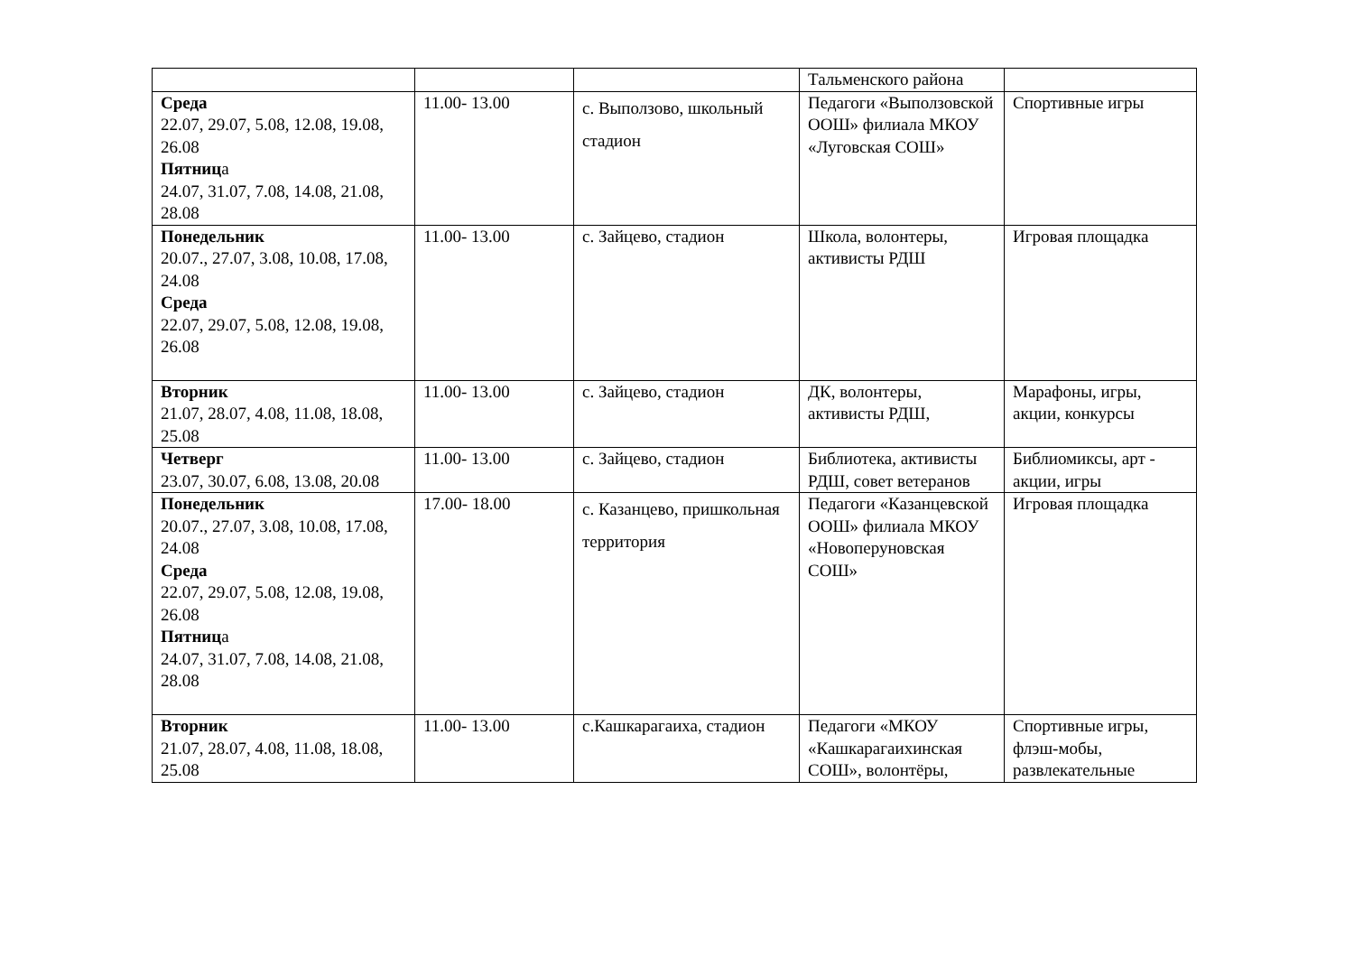| | | | Тальменского района | |
| Среда 22.07, 29.07, 5.08, 12.08, 19.08, 26.08 Пятниц а 24.07, 31.07, 7.08, 14.08, 21.08, 28.08 | 11.00- 13.00 | с. Выползово, школьный стадион | Педагоги «Выползовской ООШ» филиала МКОУ «Луговская СОШ» | Спортивные игры |
| Понедельник 20.07., 27.07, 3.08, 10.08, 17.08, 24.08 Среда 22.07, 29.07, 5.08, 12.08, 19.08, 26.08 | 11.00- 13.00 | с. Зайцево, стадион | Школа, волонтеры, активисты РДШ | Игровая площадка |
| Вторник 21.07, 28.07, 4.08, 11.08, 18.08, 25.08 | 11.00- 13.00 | с. Зайцево, стадион | ДК, волонтеры, активисты РДШ, | Марафоны, игры, акции, конкурсы |
| Четверг 23.07, 30.07, 6.08, 13.08, 20.08 | 11.00- 13.00 | с. Зайцево, стадион | Библиотека, активисты РДШ, совет ветеранов | Библиомиксы, арт - акции, игры |
| Понедельник 20.07., 27.07, 3.08, 10.08, 17.08, 24.08 Среда 22.07, 29.07, 5.08, 12.08, 19.08, 26.08 Пятниц а 24.07, 31.07, 7.08, 14.08, 21.08, 28.08 | 17.00- 18.00 | с. Казанцево, пришкольная территория | Педагоги «Казанцевской ООШ» филиала МКОУ «Новоперуновская СОШ» | Игровая площадка |
| Вторник 21.07, 28.07, 4.08, 11.08, 18.08, 25.08 | 11.00- 13.00 | с.Кашкарагаиха, стадион | Педагоги «МКОУ «Кашкарагаихинская СОШ», волонтёры, | Спортивные игры, флэш-мобы, развлекательные |